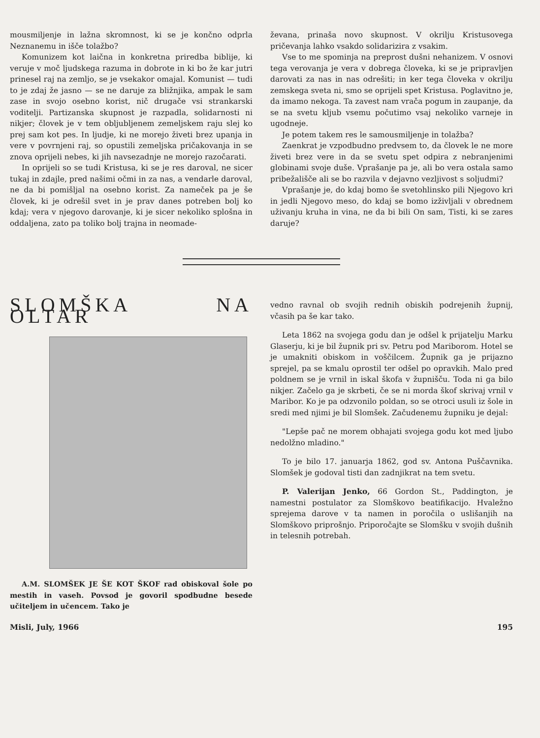mousmiljenje in lažna skromnost, ki se je končno odprla Neznanemu in išče tolažbo?
Komunizem kot laična in konkretna priredba biblije, ki veruje v moč ljudskega razuma in dobrote in ki bo že kar jutri prinesel raj na zemljo, se je vsekakor omajal. Komunist — tudi to je zdaj že jasno — se ne daruje za bližnjika, ampak le sam zase in svojo osebno korist, nič drugače vsi strankarski voditelji. Partizanska skupnost je razpadla, solidarnosti ni nikjer; človek je v tem obljubljenem zemeljskem raju slej ko prej sam kot pes. In ljudje, ki ne morejo živeti brez upanja in vere v povrnjeni raj, so opustili zemeljska pričakovanja in se znova oprijeli nebes, ki jih navsezadnje ne morejo razočarati.
In oprijeli so se tudi Kristusa, ki se je res daroval, ne sicer tukaj in zdajle, pred našimi očmi in za nas, a vendarle daroval, ne da bi pomišljal na osebno korist. Za nameček pa je še človek, ki je odrešil svet in je prav danes potreben bolj ko kdaj; vera v njegovo darovanje, ki je sicer nekoliko splošna in oddaljena, zato pa toliko bolj trajna in neomade-
ževana, prinaša novo skupnost. V okrilju Kristusovega pričevanja lahko vsakdo solidarizira z vsakim.
Vse to me spominja na preprost dušni nehanizem. V osnovi tega verovanja je vera v dobrega človeka, ki se je pripravljen darovati za nas in nas odrešiti; in ker tega človeka v okrilju zemskega sveta ni, smo se oprijeli spet Kristusa. Poglavitno je, da imamo nekoga. Ta zavest nam vrača pogum in zaupanje, da se na svetu kljub vsemu počutimo vsaj nekoliko varneje in ugodneje.
Je potem takem res le samousmiljenje in tolažba?
Zaenkrat je vzpodbudno predvsem to, da človek le ne more živeti brez vere in da se svetu spet odpira z nebranjenimi globinami svoje duše. Vprašanje pa je, ali bo vera ostala samo pribežališče ali se bo razvila v dejavno vezljivost s soljudmi?
Vprašanje je, do kdaj bomo še svetohlinsko pili Njegovo kri in jedli Njegovo meso, do kdaj se bomo izživljali v obrednem uživanju kruha in vina, ne da bi bili On sam, Tisti, ki se zares daruje?
SLOMŠKA NA OLTAR
A.M. SLOMŠEK JE ŠE KOT ŠKOF rad obiskoval šole po mestih in vaseh. Povsod je govoril spodbudne besede učiteljem in učencem. Tako je
vedno ravnal ob svojih rednih obiskih podrejenih župnij, včasih pa še kar tako.
Leta 1862 na svojega godu dan je odšel k prijatelju Marku Glaserju, ki je bil župnik pri sv. Petru pod Mariborom. Hotel se je umakniti obiskom in voščilcem. Župnik ga je prijazno sprejel, pa se kmalu oprostil ter odšel po opravkih. Malo pred poldnem se je vrnil in iskal škofa v župnišču. Toda ni ga bilo nikjer. Začelo ga je skrbeti, če se ni morda škof skrivaj vrnil v Maribor. Ko je pa odzvonilo poldan, so se otroci usuli iz šole in sredi med njimi je bil Slomšek. Začudenemu župniku je dejal:
"Lepše pač ne morem obhajati svojega godu kot med ljubo nedolžno mladino."
To je bilo 17. januarja 1862, god sv. Antona Puščavnika. Slomšek je godoval tisti dan zadnjikrat na tem svetu.
P. Valerijan Jenko, 66 Gordon St., Paddington, je namestni postulator za Slomškovo beatifikacijo. Hvaležno sprejema darove v ta namen in poročila o uslišanjih na Slomškovo priprošnjo. Priporočajte se Slomšku v svojih dušnih in telesnih potrebah.
Misli, July, 1966 195